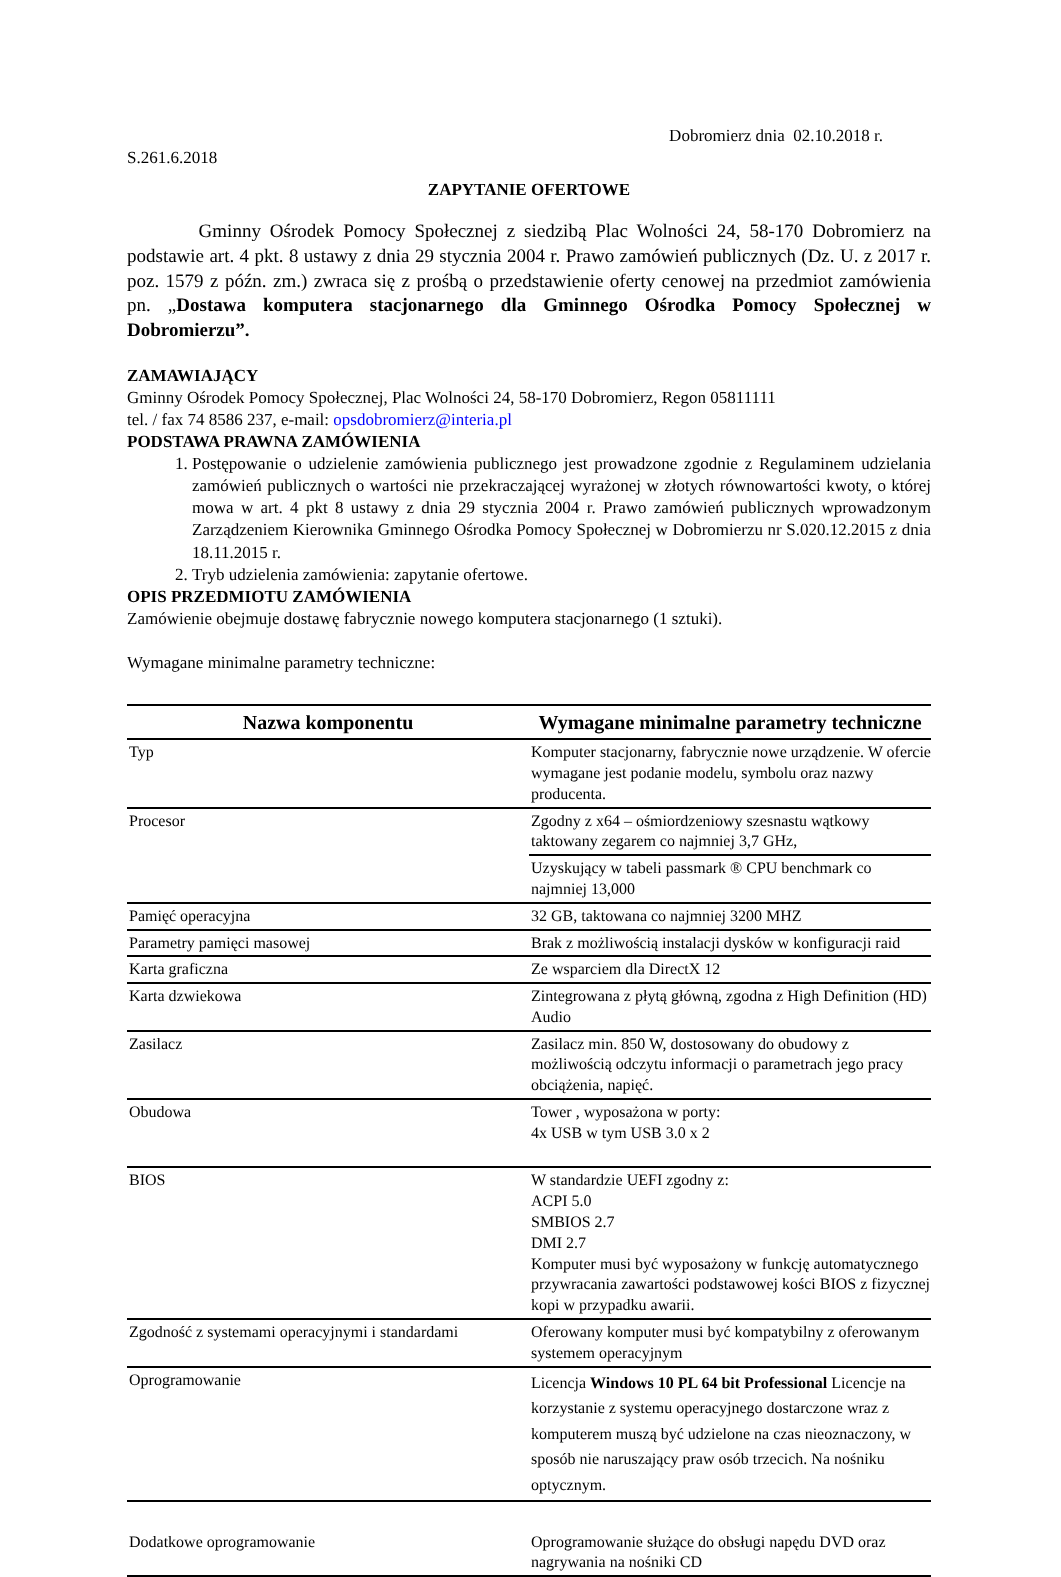Dobromierz dnia 02.10.2018 r.
S.261.6.2018
ZAPYTANIE OFERTOWE
Gminny Ośrodek Pomocy Społecznej z siedzibą Plac Wolności 24, 58-170 Dobromierz na podstawie art. 4 pkt. 8 ustawy z dnia 29 stycznia 2004 r. Prawo zamówień publicznych (Dz. U. z 2017 r. poz. 1579 z późn. zm.) zwraca się z prośbą o przedstawienie oferty cenowej na przedmiot zamówienia pn. „Dostawa komputera stacjonarnego dla Gminnego Ośrodka Pomocy Społecznej w Dobromierzu”.
ZAMAWIAJĄCY
Gminny Ośrodek Pomocy Społecznej, Plac Wolności 24, 58-170 Dobromierz, Regon 05811111
tel. / fax 74 8586 237, e-mail: opsdobromierz@interia.pl
PODSTAWA PRAWNA ZAMÓWIENIA
1. Postępowanie o udzielenie zamówienia publicznego jest prowadzone zgodnie z Regulaminem udzielania zamówień publicznych o wartości nie przekraczającej wyrażonej w złotych równowartości kwoty, o której mowa w art. 4 pkt 8 ustawy z dnia 29 stycznia 2004 r. Prawo zamówień publicznych wprowadzonym Zarządzeniem Kierownika Gminnego Ośrodka Pomocy Społecznej w Dobromierzu nr S.020.12.2015 z dnia 18.11.2015 r.
2. Tryb udzielenia zamówienia: zapytanie ofertowe.
OPIS PRZEDMIOTU ZAMÓWIENIA
Zamówienie obejmuje dostawę fabrycznie nowego komputera stacjonarnego (1 sztuki).
Wymagane minimalne parametry techniczne:
| Nazwa komponentu | Wymagane minimalne parametry techniczne |
| --- | --- |
| Typ | Komputer stacjonarny, fabrycznie nowe urządzenie. W ofercie wymagane jest podanie modelu, symbolu oraz nazwy producenta. |
| Procesor | Zgodny z x64 – ośmiordzeniowy szesnastu wątkowy taktowany zegarem co najmniej 3,7 GHz, |
| | Uzyskujący w tabeli passmark ® CPU benchmark co najmniej 13,000 |
| Pamięć operacyjna | 32 GB, taktowana co najmniej 3200 MHZ |
| Parametry pamięci masowej | Brak z możliwością instalacji dysków w konfiguracji raid |
| Karta graficzna | Ze wsparciem dla DirectX 12 |
| Karta dzwiekowa | Zintegrowana z płytą główną, zgodna z High Definition (HD) Audio |
| Zasilacz | Zasilacz min. 850 W, dostosowany do obudowy z możliwością odczytu informacji o parametrach jego pracy obciążenia, napięć. |
| Obudowa | Tower , wyposażona w porty: 4x USB w tym USB 3.0 x 2 |
| BIOS | W standardzie UEFI zgodny z: ACPI 5.0 SMBIOS 2.7 DMI 2.7 Komputer musi być wyposażony w funkcję automatycznego przywracania zawartości podstawowej kości BIOS z fizycznej kopi w przypadku awarii. |
| Zgodność z systemami operacyjnymi i standardami | Oferowany komputer musi być kompatybilny z oferowanym systemem operacyjnym |
| Oprogramowanie | Licencja Windows 10 PL 64 bit Professional Licencje na korzystanie z systemu operacyjnego dostarczone wraz z komputerem muszą być udzielone na czas nieoznaczony, w sposób nie naruszający praw osób trzecich. Na nośniku optycznym. |
| Dodatkowe oprogramowanie | Oprogramowanie służące do obsługi napędu DVD oraz nagrywania na nośniki CD |